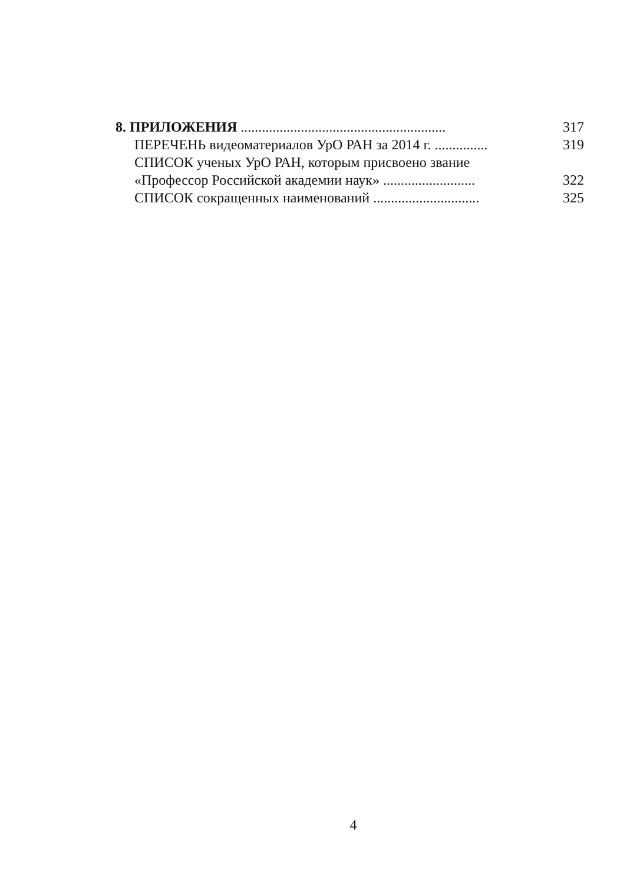8. ПРИЛОЖЕНИЯ ..........................................................
317
ПЕРЕЧЕНЬ видеоматериалов УрО РАН за 2014 г. ...............
319
СПИСОК ученых УрО РАН, которым присвоено звание
«Профессор Российской академии наук» ..........................
322
СПИСОК сокращенных наименований ..............................
325
4